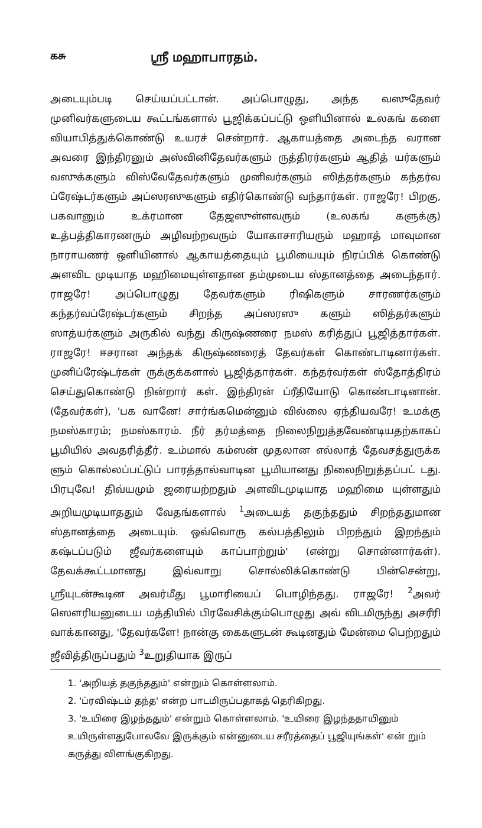கசு ஸ்ரீ மஹாபாரதம்.
அடையும்படி செய்யப்பட்டான். அப்பொழுது, அந்த வஸுதேவர் முனிவர்களுடைய கூட்டங்களால் பூஜிக்கப்பட்டு ஒளியினால் உலகங் களை வியாபித்துக்கொண்டு உயரச் சென்றார். ஆகாயத்தை அடைந்த வரான அவரை இந்திரனும் அஸ்வினிதேவர்களும் ருத்திரர்களும் ஆதித் யர்களும் வஸுக்களும் விஸ்வேதேவர்களும் முனிவர்களும் ஸித்தர்களும் கந்தர்வ ப்ரேஷ்டர்களும் அப்ஸரஸுகளும் எதிர்கொண்டு வந்தார்கள். ராஜரே! பிறகு, பகவானும் உக்ரமான தேஜஸுள்ளவரும் (உலகங் களுக்கு) உத்பத்திகாரணரும் அழிவற்றவரும் யோகாசாரியரும் மஹாத் மாவுமான நாராயணர் ஒளியினால் ஆகாயத்தையும் பூமியையும் நிரப்பிக் கொண்டு அளவிட முடியாத மஹிமையுள்ளதான தம்முடைய ஸ்தானத்தை அடைந்தார். ராஜரே! அப்பொழுது தேவர்களும் ரிஷிகளும் சாரணர்களும் கந்தர்வப்ரேஷ்டர்களும் சிறந்த அப்ஸரஸு களும் ஸித்தர்களும் ஸாத்யர்களும் அருகில் வந்து கிருஷ்ணரை நமஸ் கரித்துப் பூஜித்தார்கள். ராஜரே! ஈசரான அந்தக் கிருஷ்ணரைத் தேவர்கள் கொண்டாடினார்கள். முனிப்ரேஷ்டர்கள் ருக்குக்களால் பூஜித்தார்கள். கந்தர்வர்கள் ஸ்தோத்திரம் செய்துகொண்டு நின்றார் கள். இந்திரன் ப்ரீதியோடு கொண்டாடினான். (தேவர்கள்), 'பக வானே! சார்ங்கமென்னும் வில்லை ஏந்தியவரே! உமக்கு நமஸ்காரம்; நமஸ்காரம். நீர் தர்மத்தை நிலைநிறுத்தவேண்டியதற்காகப் பூமியில் அவதரித்தீர். உம்மால் கம்ஸன் முதலான எல்லாத் தேவசத்துருக்க ளும் கொல்லப்பட்டுப் பாரத்தால்வாடின பூமியானது நிலைநிறுத்தப்பட் டது. பிரபுவே! திவ்யமும் ஜரையற்றதும் அளவிடமுடியாத மஹிமை யுள்ளதும் அறியமுடியாததும் வேதங்களால் <sup>1</sup>அடையத் தகுந்ததும் சிறந்ததுமான ஸ்தானத்தை அடையும். ஒவ்வொரு கல்பத்திலும் பிறந்தும் இறந்தும் கஷ்டப்படும் ஜீவர்களையும் காப்பாற்றும்' (என்று சொன்னார்கள்). தேவக்கூட்டமானது இவ்வாறு சொல்லிக்கொண்டு பின்சென்று, ஸ்ரீயுடன்கூடின அவர்மீது பூமாரியைப் பொழிந்தது. ராஜரே! <sup>2</sup>அவர் ஸௌரியனுடைய மத்தியில் பிரவேசிக்கும்பொழுது அவ் விடமிருந்து அசரீரி வாக்கானது, 'தேவர்களே! நான்கு கைகளுடன் கூடினதும் மேன்மை பெற்றதும் ஜீவித்திருப்பதும் <sup>3</sup>உறுதியாக இருப்
1. 'அறியத் தகுந்ததும்' என்றும் கொள்ளலாம்.
2. 'ப்ரவிஷ்டம் தந்த' என்ற பாடமிருப்பதாகத் தெரிகிறது.
3. 'உயிரை இழந்ததும்' என்றும் கொள்ளலாம். 'உயிரை இழந்ததாயினும் உயிருள்ளதுபோலவே இருக்கும் என்னுடைய சரீரத்தைப் பூஜியுங்கள்' என் றும் கருத்து விளங்குகிறது.